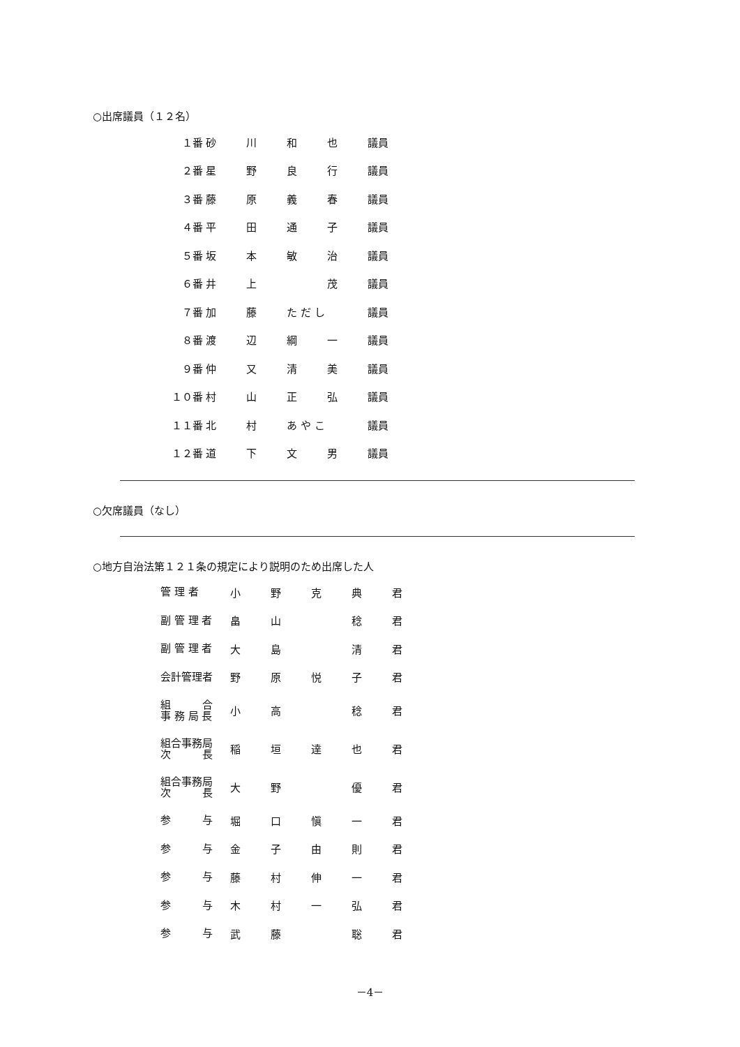○出席議員（１２名）
| １番 | 砂 | 川 | 和 | 也 | 議員 |
| ２番 | 星 | 野 | 良 | 行 | 議員 |
| ３番 | 藤 | 原 | 義 | 春 | 議員 |
| ４番 | 平 | 田 | 通 | 子 | 議員 |
| ５番 | 坂 | 本 | 敏 | 治 | 議員 |
| ６番 | 井 | 上 | | 茂 | 議員 |
| ７番 | 加 | 藤 | た だ し | | 議員 |
| ８番 | 渡 | 辺 | 綱 | 一 | 議員 |
| ９番 | 仲 | 又 | 清 | 美 | 議員 |
| １０番 | 村 | 山 | 正 | 弘 | 議員 |
| １１番 | 北 | 村 | あ や こ | | 議員 |
| １２番 | 道 | 下 | 文 | 男 | 議員 |
○欠席議員（なし）
○地方自治法第１２１条の規定により説明のため出席した人
| 管 理 者 | 小 | 野 | 克 | 典 | 君 |
| 副 管 理 者 | 畠 | 山 | | 稔 | 君 |
| 副 管 理 者 | 大 | 島 | | 清 | 君 |
| 会計管理者 | 野 | 原 | 悦 | 子 | 君 |
| 組 合 事 務 局 長 | 小 | 高 | | 稔 | 君 |
| 組合事務局 次 長 | 稲 | 垣 | 達 | 也 | 君 |
| 組合事務局 次 長 | 大 | 野 | | 優 | 君 |
| 参 与 | 堀 | 口 | 愼 | 一 | 君 |
| 参 与 | 金 | 子 | 由 | 則 | 君 |
| 参 与 | 藤 | 村 | 伸 | 一 | 君 |
| 参 与 | 木 | 村 | 一 | 弘 | 君 |
| 参 与 | 武 | 藤 | | 聡 | 君 |
－4－